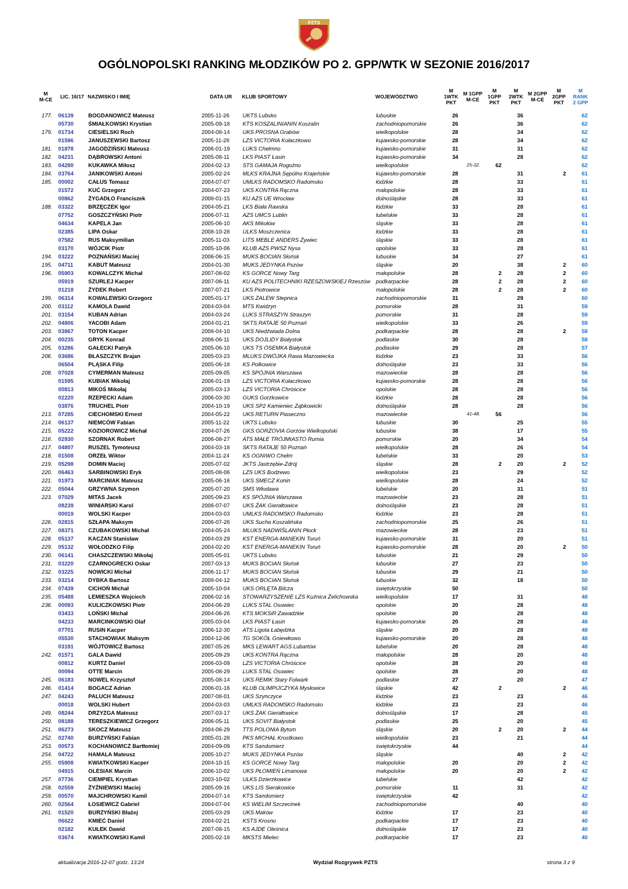PZTS
OGÓLNOPOLSKI RANKING MŁODZIKÓW PO 2. GPP/WTK W SEZONIE 2016/2017
| M M-CE | LIC. 16/17 | NAZWISKO I IMIĘ | DATA UR | KLUB SPORTOWY | WOJEWÓDZTWO | M 1WTK PKT | M 1GPP M-CE | M 1GPP PKT | M 2WTK PKT | M 2GPP M-CE | M 2GPP PKT | M RANK 2 GPP |
| --- | --- | --- | --- | --- | --- | --- | --- | --- | --- | --- | --- | --- |
| 177. | 06139 | BOGDANOWICZ Mateusz | 2005-11-26 | UKTS Lubsko | lubuskie | 26 | | | 36 | | | 62 |
| | 05730 | ŚMIAŁKOWSKI Krystian | 2005-09-18 | KTS KOSZALINIANIN Koszalin | zachodniopomorskie | 26 | | | 36 | | | 62 |
| 179. | 01734 | CIESIELSKI Roch | 2004-08-14 | UKS PROSNA Grabów | wielkopolskie | 28 | | | 34 | | | 62 |
| | 01596 | JANUSZEWSKI Bartosz | 2005-11-28 | LZS VICTORIA Kołaczkowo | kujawsko-pomorskie | 28 | | | 34 | | | 62 |
| 181. | 01878 | JAGODZIŃSKI Mateusz | 2006-01-19 | LUKS Chełmno | kujawsko-pomorskie | 31 | | | 31 | | | 62 |
| 182. | 04231 | DĄBROWSKI Antoni | 2005-08-11 | LKS PIAST Łasin | kujawsko-pomorskie | 34 | | | 28 | | | 62 |
| 183. | 04280 | KUKAWKA Miłosz | 2004-02-13 | STS GAMAJA Rogoźno | wielkopolskie | | 25-32. | 62 | | | | 62 |
| 184. | 03764 | JANIKOWSKI Antoni | 2005-02-24 | MLKS KRAJNA Sępólno Krajeńskie | kujawsko-pomorskie | 28 | | | 31 | | 2 | 61 |
| 185. | 00002 | CAŁUS Tomasz | 2004-07-07 | UMLKS RADOMSKO Radomsko | łódzkie | 28 | | | 33 | | | 61 |
| | 01572 | KUĆ Grzegorz | 2004-07-23 | UKS KONTRA Rączna | małopolskie | 28 | | | 33 | | | 61 |
| | 00862 | ŻYGADŁO Franciszek | 2008-01-15 | KU AZS UE Wrocław | dolnośląskie | 28 | | | 33 | | | 61 |
| 188. | 03322 | BRZĘCZEK Igor | 2004-05-21 | LKS Biała Rawska | łódzkie | 33 | | | 28 | | | 61 |
| | 07752 | GOSZCZYŃSKI Piotr | 2006-07-11 | AZS UMCS Lublin | lubelskie | 33 | | | 28 | | | 61 |
| | 04634 | KAPELA Jan | 2005-06-10 | AKS Mikołów | śląskie | 33 | | | 28 | | | 61 |
| | 02385 | LIPA Oskar | 2008-10-28 | ULKS Moszczenica | łódzkie | 33 | | | 28 | | | 61 |
| | 07582 | RUS Maksymilian | 2005-11-03 | LITS MEBLE ANDERS Żywiec | śląskie | 33 | | | 28 | | | 61 |
| | 03170 | WÓJCIK Piotr | 2005-10-06 | KLUB AZS PWSZ Nysa | opolskie | 33 | | | 28 | | | 61 |
| 194. | 03222 | POZNAŃSKI Maciej | 2006-06-15 | MUKS BOCIAN Słońsk | lubuskie | 34 | | | 27 | | | 61 |
| 195. | 04711 | KABUT Mateusz | 2004-01-30 | MUKS JEDYNKA Pszów | śląskie | 20 | | | 38 | | 2 | 60 |
| 196. | 05903 | KOWALCZYK Michał | 2007-08-02 | KS GORCE Nowy Targ | małopolskie | 28 | | 2 | 28 | | 2 | 60 |
| | 05919 | SZURLEJ Kacper | 2007-06-11 | KU AZS POLITECHNIKI RZESZOWSKIEJ Rzeszów | podkarpackie | 28 | | 2 | 28 | | 2 | 60 |
| | 01218 | ŻYDEK Robert | 2007-07-21 | LKS Piotrowice | małopolskie | 28 | | 2 | 28 | | 2 | 60 |
| 199. | 06314 | KOWALEWSKI Grzegorz | 2005-01-17 | UKS ZALEW Stepnica | zachodniopomorskie | 31 | | | 29 | | | 60 |
| 200. | 03112 | KAMOLA Dawid | 2004-03-04 | MTS Kwidzyn | pomorskie | 28 | | | 31 | | | 59 |
| 201. | 03154 | KUBAN Adrian | 2004-03-24 | LUKS STRASZYN Straszyn | pomorskie | 31 | | | 28 | | | 59 |
| 202. | 04806 | YACOBI Adam | 2004-01-21 | SKTS RATAJE 50 Poznań | wielkopolskie | 33 | | | 26 | | | 59 |
| 203. | 03867 | TOTON Kacper | 2008-04-10 | UKS Niedźwiada Dolna | podkarpackie | 28 | | | 28 | | 2 | 58 |
| 204. | 00235 | GRYK Konrad | 2006-06-11 | UKS DOJLIDY Białystok | podlaskie | 30 | | | 28 | | | 58 |
| 205. | 03286 | GAŁECKI Patryk | 2005-06-10 | UKS TS ÓSEMKA Białystok | podlaskie | 29 | | | 28 | | | 57 |
| 206. | 03686 | BŁASZCZYK Brajan | 2005-03-23 | MLUKS DWÓJKA Rawa Mazowiecka | łódzkie | 23 | | | 33 | | | 56 |
| | 06504 | PLĄSKA Filip | 2005-06-18 | KS Polkowice | dolnośląskie | 23 | | | 33 | | | 56 |
| 208. | 07028 | CYMERMAN Mateusz | 2005-09-05 | KS SPÓJNIA Warszawa | mazowieckie | 28 | | | 28 | | | 56 |
| | 01595 | KUBIAK Mikołaj | 2006-01-19 | LZS VICTORIA Kołaczkowo | kujawsko-pomorskie | 28 | | | 28 | | | 56 |
| | 00813 | MIKOŚ Mikołaj | 2005-03-13 | LZS VICTORIA Chróścice | opolskie | 28 | | | 28 | | | 56 |
| | 02220 | RZEPECKI Adam | 2006-03-30 | GUKS Gorzkowice | łódzkie | 28 | | | 28 | | | 56 |
| | 03876 | TRUCHEL Piotr | 2004-10-19 | UKS SP2 Kamieniec Ząbkowicki | dolnośląskie | 28 | | | 28 | | | 56 |
| 213. | 07285 | CIECHOMSKI Ernest | 2004-05-22 | UKS RETURN Piaseczno | mazowieckie | | 41-48. | 56 | | | | 56 |
| 214. | 06137 | NIEMCÓW Fabian | 2005-11-22 | UKTS Lubsko | lubuskie | 30 | | | 25 | | | 55 |
| 215. | 05222 | KOZIOROWICZ Michał | 2004-07-26 | GKS GORZOVIA Gorzów Wielkopolski | lubuskie | 38 | | | 17 | | | 55 |
| 216. | 02930 | SZORNAK Robert | 2006-08-27 | ATS MAŁE TRÓJMIASTO Rumia | pomorskie | 20 | | | 34 | | | 54 |
| 217. | 04807 | RUSZEL Tymoteusz | 2004-03-18 | SKTS RATAJE 50 Poznań | wielkopolskie | 28 | | | 26 | | | 54 |
| 218. | 01508 | ORZEŁ Wiktor | 2004-11-24 | KS OGNIWO Chełm | lubelskie | 33 | | | 20 | | | 53 |
| 219. | 05298 | DOMIN Maciej | 2005-07-02 | JKTS Jastrzębie-Zdrój | śląskie | 28 | | 2 | 20 | | 2 | 52 |
| 220. | 06463 | SARBINOWSKI Eryk | 2005-08-06 | LZS UKS Bodzewo | wielkopolskie | 23 | | | 29 | | | 52 |
| 221. | 01973 | MARCINIAK Mateusz | 2005-06-16 | UKS SMECZ Konin | wielkopolskie | 28 | | | 24 | | | 52 |
| 222. | 05044 | GRZYWNA Szymon | 2005-07-20 | SMS Włodawa | lubelskie | 20 | | | 31 | | | 51 |
| 223. | 07029 | MITAS Jacek | 2005-09-23 | KS SPÓJNIA Warszawa | mazowieckie | 23 | | | 28 | | | 51 |
| | 08239 | WINIARSKI Karol | 2006-07-07 | UKS ŻAK Gierałtowice | dolnośląskie | 23 | | | 28 | | | 51 |
| | 00019 | WOLSKI Kacper | 2004-03-03 | UMLKS RADOMSKO Radomsko | łódzkie | 23 | | | 28 | | | 51 |
| 226. | 02815 | SZŁAPA Maksym | 2006-07-26 | UKS Sucha Koszalińska | zachodniopomorskie | 25 | | | 26 | | | 51 |
| 227. | 08371 | CZUBAKOWSKI Michał | 2004-05-24 | MLUKS NADWIŚLANIN Płock | mazowieckie | 28 | | | 23 | | | 51 |
| 228. | 05137 | KACZAN Stanisław | 2004-03-29 | KST ENERGA-MANEKIN Toruń | kujawsko-pomorskie | 31 | | | 20 | | | 51 |
| 229. | 05132 | WOŁODZKO Filip | 2004-02-20 | KST ENERGA-MANEKIN Toruń | kujawsko-pomorskie | 28 | | | 20 | | 2 | 50 |
| 230. | 06141 | CHASZCZEWSKI Mikołaj | 2005-05-01 | UKTS Lubsko | lubuskie | 21 | | | 29 | | | 50 |
| 231. | 03220 | CZARNOGRECKI Oskar | 2007-03-13 | MUKS BOCIAN Słońsk | lubuskie | 27 | | | 23 | | | 50 |
| 232. | 03225 | NOWICKI Michał | 2006-11-17 | MUKS BOCIAN Słońsk | lubuskie | 29 | | | 21 | | | 50 |
| 233. | 03214 | DYBKA Bartosz | 2008-04-12 | MUKS BOCIAN Słońsk | lubuskie | 32 | | | 18 | | | 50 |
| 234. | 07439 | CICHOŃ Michał | 2005-10-04 | UKS ORLĘTA Bilcza | świętokrzyskie | 50 | | | | | | 50 |
| 235. | 05488 | LEMIESZKA Wojciech | 2006-02-16 | STOWARZYSZENIE LZS Kuźnica Żelichowska | wielkopolskie | 17 | | | 31 | | | 48 |
| 236. | 00093 | KULICZKOWSKI Piotr | 2004-06-29 | LUKS STAL Osowiec | opolskie | 20 | | | 28 | | | 48 |
| | 03433 | LOŃSKI Michał | 2004-06-26 | KTS MOKSiR Zawadzkie | opolskie | 20 | | | 28 | | | 48 |
| | 04233 | MARCINKOWSKI Olaf | 2005-03-04 | LKS PIAST Łasin | kujawsko-pomorskie | 20 | | | 28 | | | 48 |
| | 07701 | RUSIN Kacper | 2006-12-30 | ATS Ligota Łabędzka | śląskie | 20 | | | 28 | | | 48 |
| | 05530 | STACHOWIAK Maksym | 2004-12-06 | TG SOKÓŁ Gniewkowo | kujawsko-pomorskie | 20 | | | 28 | | | 48 |
| | 03191 | WÓJTOWICZ Bartosz | 2007-05-26 | MKS LEWART AGS Lubartów | lubelskie | 20 | | | 28 | | | 48 |
| 242. | 01571 | GALA Dawid | 2005-09-29 | UKS KONTRA Rączna | małopolskie | 28 | | | 20 | | | 48 |
| | 00812 | KURTZ Daniel | 2006-03-09 | LZS VICTORIA Chróścice | opolskie | 28 | | | 20 | | | 48 |
| | 00094 | OTTE Marcin | 2005-08-29 | LUKS STAL Osowiec | opolskie | 28 | | | 20 | | | 48 |
| 245. | 06183 | NOWEL Krzysztof | 2005-08-14 | UKS REMIK Stary Folwark | podlaskie | 27 | | | 20 | | | 47 |
| 246. | 01414 | BOGACZ Adrian | 2006-01-16 | KLUB OLIMPIJCZYKA Mysłowice | śląskie | 42 | | 2 | | | 2 | 46 |
| 247. | 04243 | PALUCH Mateusz | 2007-08-01 | UKS Szynczyce | łódzkie | 23 | | | 23 | | | 46 |
| | 00018 | WOLSKI Hubert | 2004-03-03 | UMLKS RADOMSKO Radomsko | łódzkie | 23 | | | 23 | | | 46 |
| 249. | 08244 | DRZYZGA Mateusz | 2007-03-17 | UKS ŻAK Gierałtowice | dolnośląskie | 17 | | | 28 | | | 45 |
| 250. | 08188 | TERESZKIEWICZ Grzegorz | 2006-05-11 | UKS SOVIT Białystok | podlaskie | 25 | | | 20 | | | 45 |
| 251. | 06273 | SKOCZ Mateusz | 2004-06-29 | TTS POLONIA Bytom | śląskie | 20 | | 2 | 20 | | 2 | 44 |
| 252. | 02740 | BURZYŃSKI Fabian | 2005-01-28 | PKS MICHAŁ Krostkowo | wielkopolskie | 23 | | | 21 | | | 44 |
| 253. | 00573 | KOCHANOWICZ Bartłomiej | 2004-09-09 | KTS Sandomierz | świętokrzyskie | 44 | | | | | | 44 |
| 254. | 04722 | HAMALA Mateusz | 2005-10-27 | MUKS JEDYNKA Pszów | śląskie | | | | 40 | | 2 | 42 |
| 255. | 05908 | KWIATKOWSKI Kacper | 2004-10-15 | KS GORCE Nowy Targ | małopolskie | 20 | | | 20 | | 2 | 42 |
| | 04915 | OLESIAK Marcin | 2006-10-02 | UKS PŁOMIEŃ Limanowa | małopolskie | 20 | | | 20 | | 2 | 42 |
| 257. | 07736 | CIEMPIEL Krystian | 2003-10-02 | ULKS Dzierzkowice | lubelskie | | | | 42 | | | 42 |
| 258. | 02559 | ŻYŹNIEWSKI Maciej | 2005-09-16 | UKS LIS Sierakowice | pomorskie | 11 | | | 31 | | | 42 |
| 259. | 00570 | MAJCHROWSKI Kamil | 2004-07-14 | KTS Sandomierz | świętokrzyskie | 42 | | | | | | 42 |
| 260. | 02564 | ŁOSIEWICZ Gabriel | 2004-07-04 | KS WIELIM Szczecinek | zachodniopomorskie | | | | 40 | | | 40 |
| 261. | 01520 | BURZYŃSKI Błażej | 2005-03-29 | UKS Maków | łódzkie | 17 | | | 23 | | | 40 |
| | 06622 | KMIEĆ Daniel | 2004-02-21 | KSTS Krosno | podkarpackie | 17 | | | 23 | | | 40 |
| | 02182 | KUŁEK Dawid | 2007-08-15 | KS AJDE Oleśnica | dolnośląskie | 17 | | | 23 | | | 40 |
| | 03674 | KWIATKOWSKI Kamil | 2005-02-18 | MKSTS Mielec | podkarpackie | 17 | | | 23 | | | 40 |
aktualizacja 2016-12-07 godz. 13:24 Wydział Rozgrywek PZTS strona 3 z 9